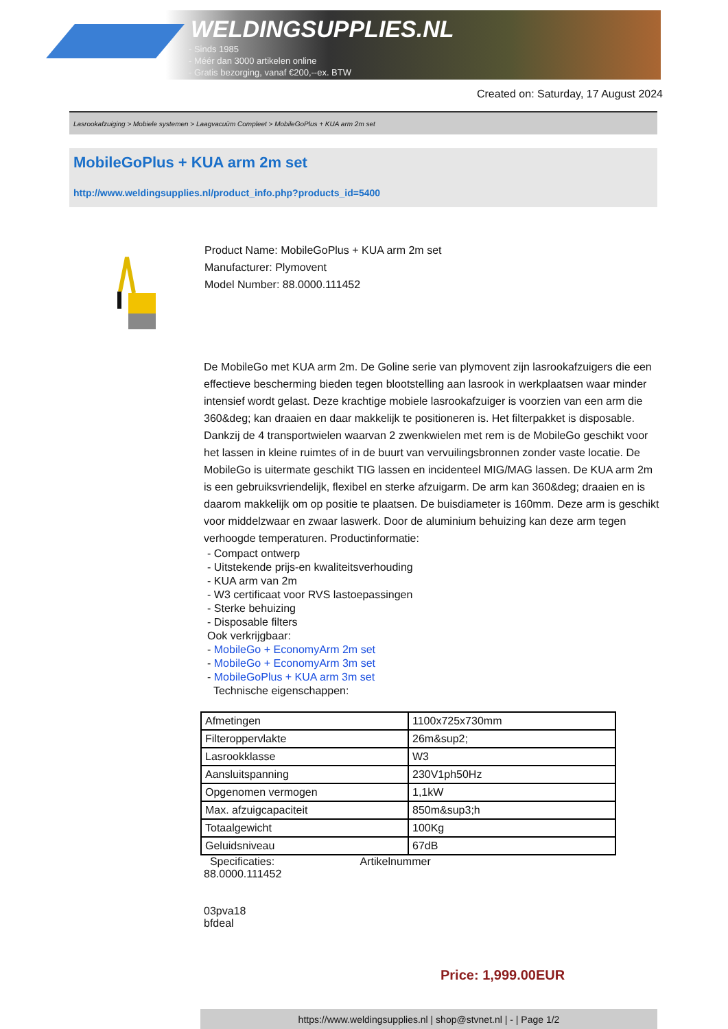WELDINGSUPPLIES.NL
- Sinds 1985
- Méér dan 3000 artikelen online
- Gratis bezorging, vanaf €200,--ex. BTW
Created on: Saturday, 17 August 2024
Lasrookafzuiging > Mobiele systemen > Laagvacuüm Compleet > MobileGoPlus + KUA arm 2m set
MobileGoPlus + KUA arm 2m set
http://www.weldingsupplies.nl/product_info.php?products_id=5400
Product Name: MobileGoPlus + KUA arm 2m set
Manufacturer: Plymovent
Model Number: 88.0000.111452
De MobileGo met KUA arm 2m. De Goline serie van plymovent zijn lasrookafzuigers die een effectieve bescherming bieden tegen blootstelling aan lasrook in werkplaatsen waar minder intensief wordt gelast. Deze krachtige mobiele lasrookafzuiger is voorzien van een arm die 360&deg; kan draaien en daar makkelijk te positioneren is. Het filterpakket is disposable. Dankzij de 4 transportwielen waarvan 2 zwenkwielen met rem is de MobileGo geschikt voor het lassen in kleine ruimtes of in de buurt van vervuilingsbronnen zonder vaste locatie. De MobileGo is uitermate geschikt TIG lassen en incidenteel MIG/MAG lassen. De KUA arm 2m is een gebruiksvriendelijk, flexibel en sterke afzuigarm. De arm kan 360&deg; draaien en is daarom makkelijk om op positie te plaatsen. De buisdiameter is 160mm. Deze arm is geschikt voor middelzwaar en zwaar laswerk. Door de aluminium behuizing kan deze arm tegen verhoogde temperaturen. Productinformatie:
- Compact ontwerp
- Uitstekende prijs-en kwaliteitsverhouding
- KUA arm van 2m
- W3 certificaat voor RVS lastoepassingen
- Sterke behuizing
- Disposable filters
Ook verkrijgbaar:
- MobileGo + EconomyArm 2m set
- MobileGo + EconomyArm 3m set
- MobileGoPlus + KUA arm 3m set
Technische eigenschappen:
| Afmetingen | 1100x725x730mm |
| Filteroppervlakte | 26m&sup2; |
| Lasrookklasse | W3 |
| Aansluitspanning | 230V1ph50Hz |
| Opgenomen vermogen | 1,1kW |
| Max. afzuigcapaciteit | 850m&sup3;h |
| Totaalgewicht | 100Kg |
| Geluidsniveau | 67dB |
Specificaties: Artikelnummer
88.0000.111452
03pva18
bfdeal
Price: 1,999.00EUR
https://www.weldingsupplies.nl | shop@stvnet.nl | - | Page 1/2